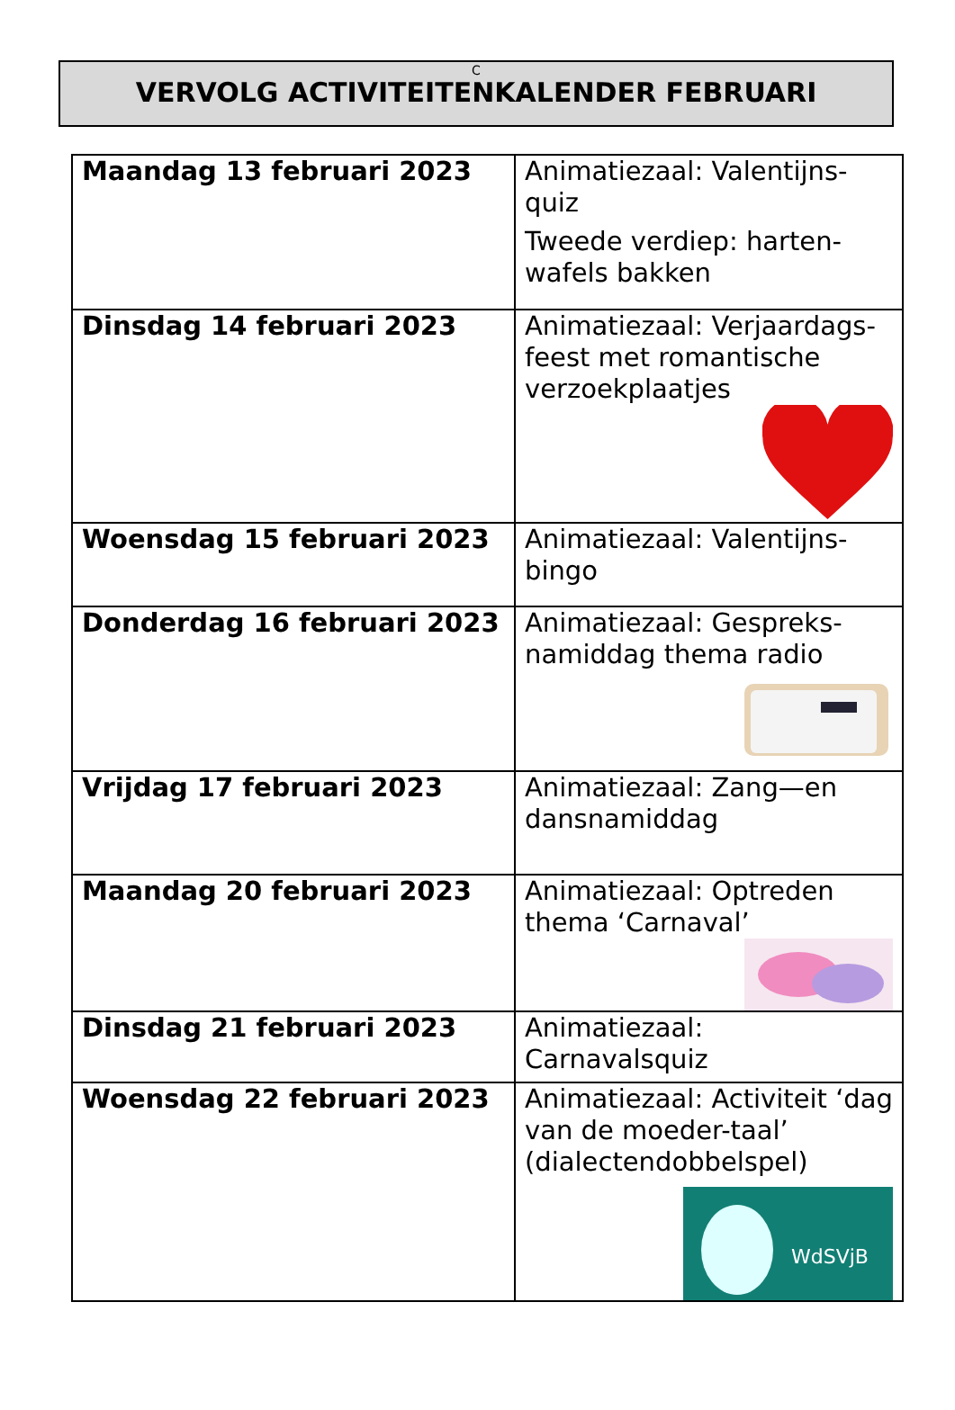C
VERVOLG ACTIVITEITENKALENDER FEBRUARI
| Maandag 13 februari 2023 | Animatiezaal: Valentijns-quiz Tweede verdiep: harten-wafels bakken |
| Dinsdag 14 februari 2023 | Animatiezaal: Verjaardags-feest met romantische verzoekplaatjes |
| Woensdag 15 februari 2023 | Animatiezaal: Valentijns-bingo |
| Donderdag 16 februari 2023 | Animatiezaal: Gespreks-namiddag thema radio |
| Vrijdag 17 februari 2023 | Animatiezaal: Zang—en dansnamiddag |
| Maandag 20 februari 2023 | Animatiezaal: Optreden thema ‘Carnaval’ |
| Dinsdag 21 februari 2023 | Animatiezaal: Carnavalsquiz |
| Woensdag 22 februari 2023 | Animatiezaal: Activiteit ‘dag van de moeder-taal’ (dialectendobbelspel) WdSVjB |